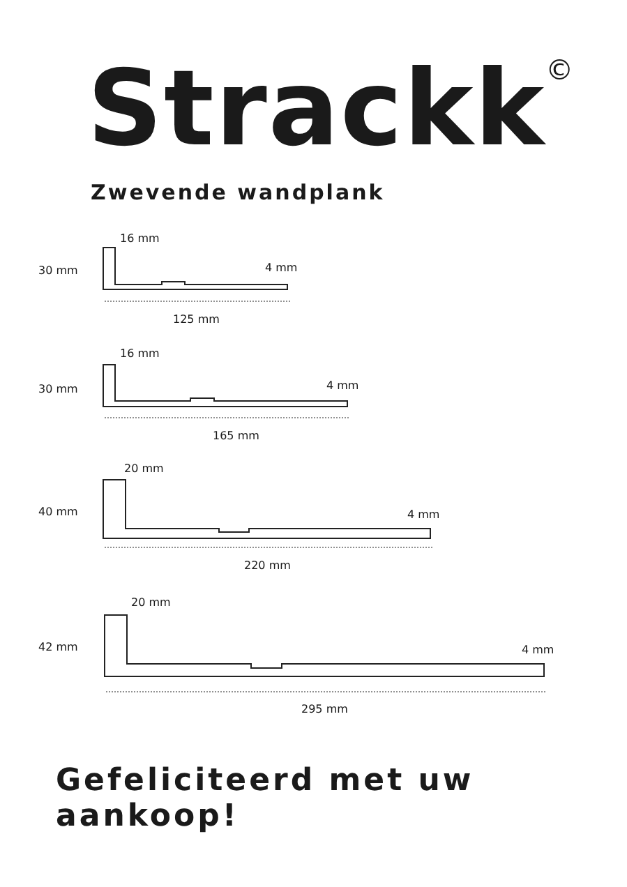Strackk<sup>©</sup>
Zwevende wandplank
16 mm
30 mm 4 mm
125 mm
16 mm
30 mm 4 mm
165 mm
20 mm
40 mm 4 mm
220 mm
20 mm
42 mm 4 mm
295 mm
Gefeliciteerd met uw aankoop!